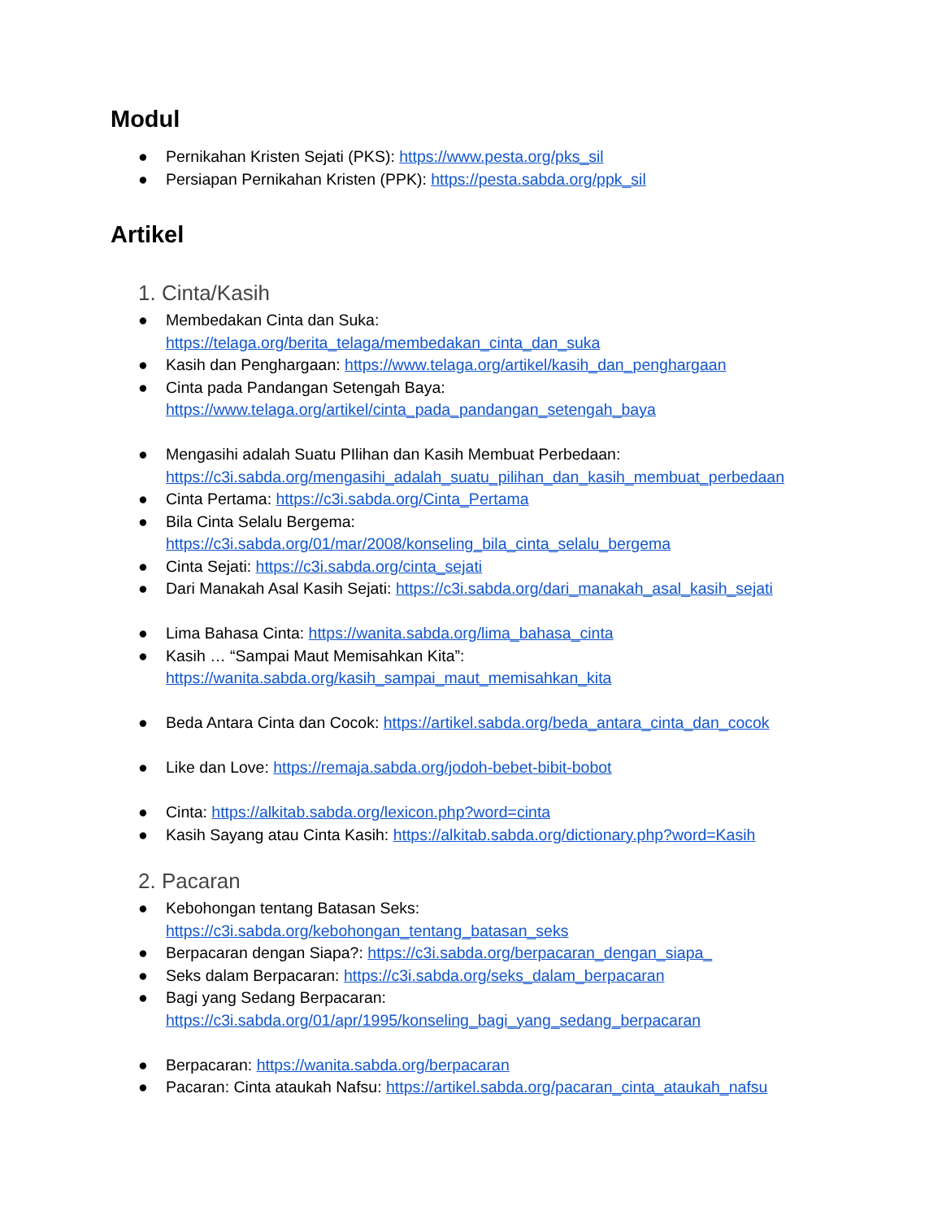Modul
● Pernikahan Kristen Sejati (PKS): https://www.pesta.org/pks_sil
● Persiapan Pernikahan Kristen (PPK): https://pesta.sabda.org/ppk_sil
Artikel
1. Cinta/Kasih
● Membedakan Cinta dan Suka:
https://telaga.org/berita_telaga/membedakan_cinta_dan_suka
● Kasih dan Penghargaan: https://www.telaga.org/artikel/kasih_dan_penghargaan
● Cinta pada Pandangan Setengah Baya:
https://www.telaga.org/artikel/cinta_pada_pandangan_setengah_baya
● Mengasihi adalah Suatu PIlihan dan Kasih Membuat Perbedaan:
https://c3i.sabda.org/mengasihi_adalah_suatu_pilihan_dan_kasih_membuat_perbedaan
● Cinta Pertama: https://c3i.sabda.org/Cinta_Pertama
● Bila Cinta Selalu Bergema:
https://c3i.sabda.org/01/mar/2008/konseling_bila_cinta_selalu_bergema
● Cinta Sejati: https://c3i.sabda.org/cinta_sejati
● Dari Manakah Asal Kasih Sejati: https://c3i.sabda.org/dari_manakah_asal_kasih_sejati
● Lima Bahasa Cinta: https://wanita.sabda.org/lima_bahasa_cinta
● Kasih … “Sampai Maut Memisahkan Kita”:
https://wanita.sabda.org/kasih_sampai_maut_memisahkan_kita
● Beda Antara Cinta dan Cocok: https://artikel.sabda.org/beda_antara_cinta_dan_cocok
● Like dan Love: https://remaja.sabda.org/jodoh-bebet-bibit-bobot
● Cinta: https://alkitab.sabda.org/lexicon.php?word=cinta
● Kasih Sayang atau Cinta Kasih: https://alkitab.sabda.org/dictionary.php?word=Kasih
2. Pacaran
● Kebohongan tentang Batasan Seks:
https://c3i.sabda.org/kebohongan_tentang_batasan_seks
● Berpacaran dengan Siapa?: https://c3i.sabda.org/berpacaran_dengan_siapa_
● Seks dalam Berpacaran: https://c3i.sabda.org/seks_dalam_berpacaran
● Bagi yang Sedang Berpacaran:
https://c3i.sabda.org/01/apr/1995/konseling_bagi_yang_sedang_berpacaran
● Berpacaran: https://wanita.sabda.org/berpacaran
● Pacaran: Cinta ataukah Nafsu: https://artikel.sabda.org/pacaran_cinta_ataukah_nafsu